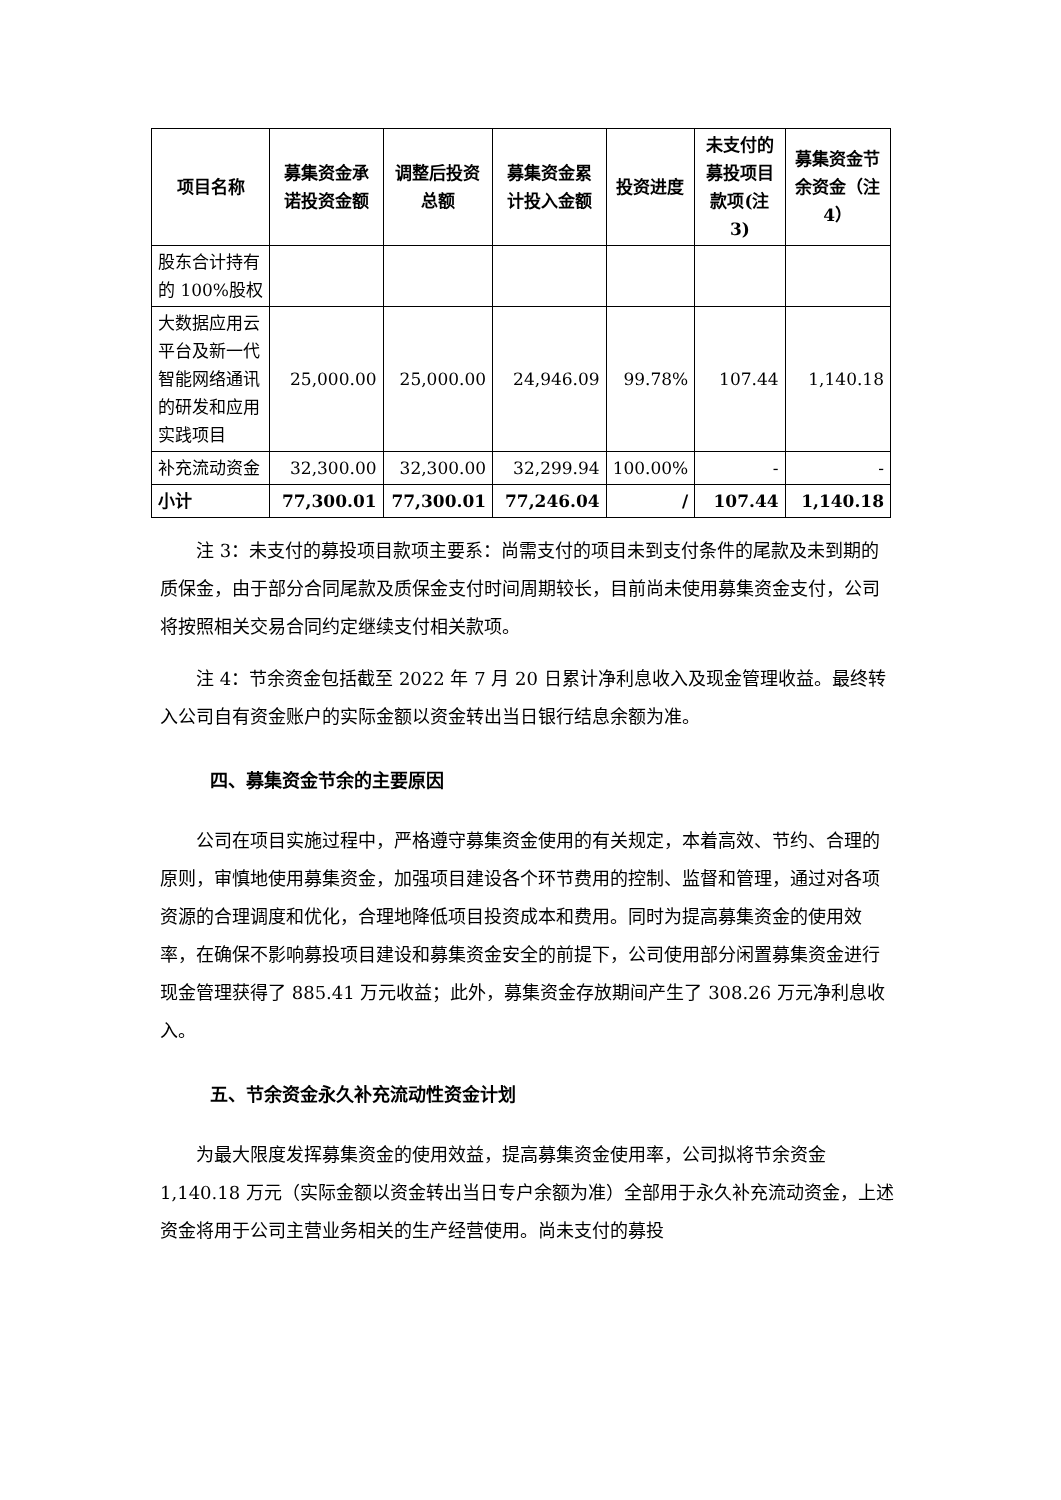| 项目名称 | 募集资金承诺投资金额 | 调整后投资总额 | 募集资金累计投入金额 | 投资进度 | 未支付的募投项目款项(注 3) | 募集资金节余资金（注 4） |
| --- | --- | --- | --- | --- | --- | --- |
| 股东合计持有的 100%股权 | | | | | | |
| 大数据应用云平台及新一代智能网络通讯的研发和应用实践项目 | 25,000.00 | 25,000.00 | 24,946.09 | 99.78% | 107.44 | 1,140.18 |
| 补充流动资金 | 32,300.00 | 32,300.00 | 32,299.94 | 100.00% | - | - |
| 小计 | 77,300.01 | 77,300.01 | 77,246.04 | / | 107.44 | 1,140.18 |
注 3：未支付的募投项目款项主要系：尚需支付的项目未到支付条件的尾款及未到期的质保金，由于部分合同尾款及质保金支付时间周期较长，目前尚未使用募集资金支付，公司将按照相关交易合同约定继续支付相关款项。
注 4：节余资金包括截至 2022 年 7 月 20 日累计净利息收入及现金管理收益。最终转入公司自有资金账户的实际金额以资金转出当日银行结息余额为准。
四、募集资金节余的主要原因
公司在项目实施过程中，严格遵守募集资金使用的有关规定，本着高效、节约、合理的原则，审慎地使用募集资金，加强项目建设各个环节费用的控制、监督和管理，通过对各项资源的合理调度和优化，合理地降低项目投资成本和费用。同时为提高募集资金的使用效率，在确保不影响募投项目建设和募集资金安全的前提下，公司使用部分闲置募集资金进行现金管理获得了 885.41 万元收益；此外，募集资金存放期间产生了 308.26 万元净利息收入。
五、节余资金永久补充流动性资金计划
为最大限度发挥募集资金的使用效益，提高募集资金使用率，公司拟将节余资金 1,140.18 万元（实际金额以资金转出当日专户余额为准）全部用于永久补充流动资金，上述资金将用于公司主营业务相关的生产经营使用。尚未支付的募投